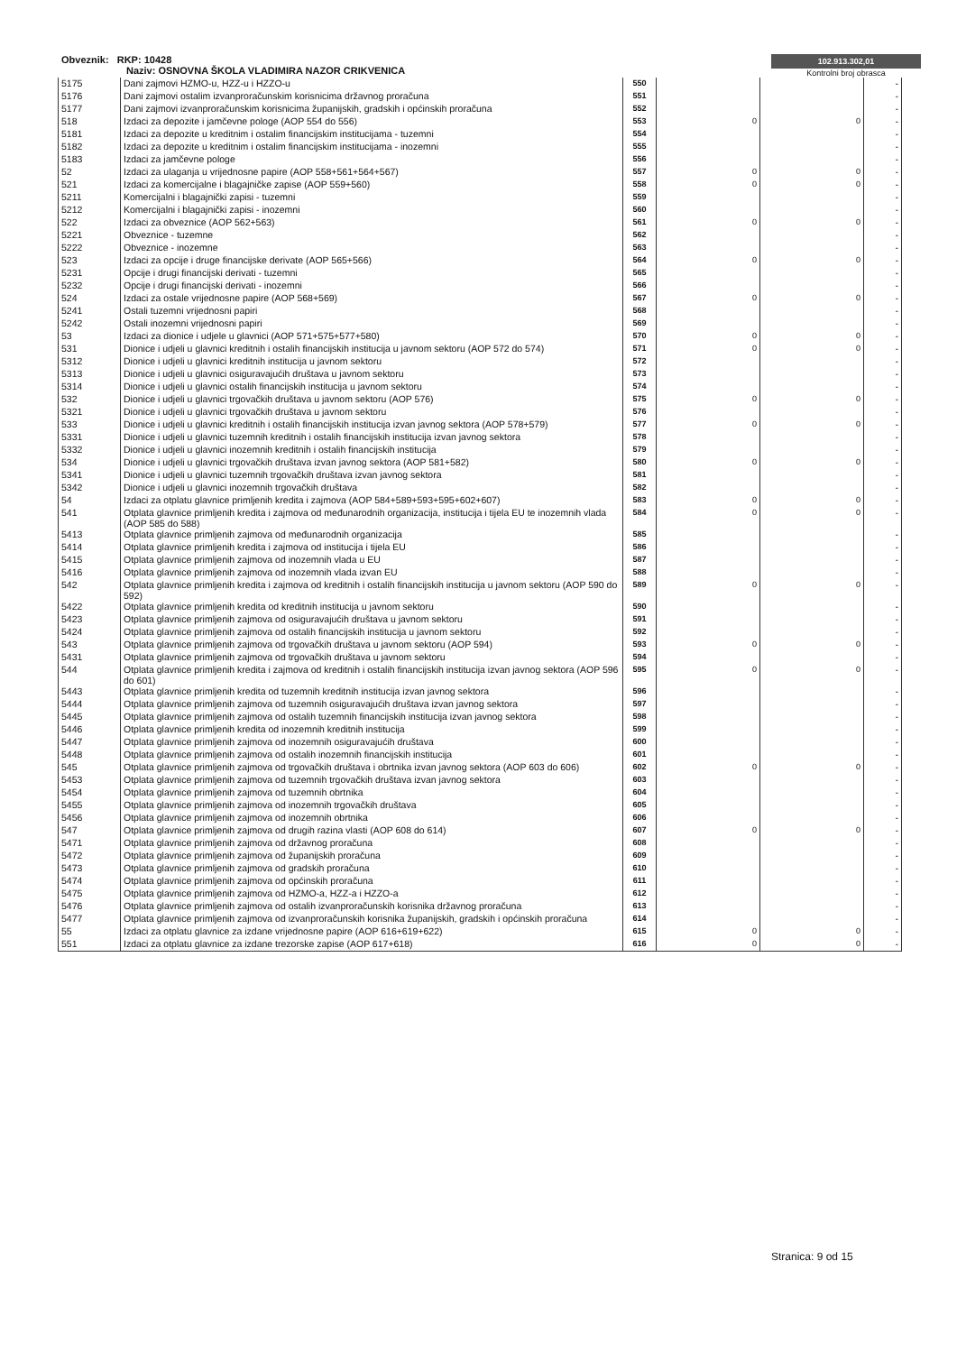Obveznik: RKP: 10428
Naziv: OSNOVNA ŠKOLA VLADIMIRA NAZOR CRIKVENICA
102.913.302,01
Kontrolni broj obrasca
| 5175 | Dani zajmovi HZMO-u, HZZ-u i HZZO-u | 550 | | | - |
| 5176 | Dani zajmovi ostalim izvanproračunskim korisnicima državnog proračuna | 551 | | | - |
| 5177 | Dani zajmovi izvanproračunskim korisnicima županijskih, gradskih i općinskih proračuna | 552 | | | - |
| 518 | Izdaci za depozite i jamčevne pologe (AOP 554 do 556) | 553 | 0 | 0 | - |
| 5181 | Izdaci za depozite u kreditnim i ostalim financijskim institucijama - tuzemni | 554 | | | - |
| 5182 | Izdaci za depozite u kreditnim i ostalim financijskim institucijama - inozemni | 555 | | | - |
| 5183 | Izdaci za jamčevne pologe | 556 | | | - |
| 52 | Izdaci za ulaganja u vrijednosne papire (AOP 558+561+564+567) | 557 | 0 | 0 | - |
| 521 | Izdaci za komercijalne i blagajničke zapise (AOP 559+560) | 558 | 0 | 0 | - |
| 5211 | Komercijalni i blagajnički zapisi - tuzemni | 559 | | | - |
| 5212 | Komercijalni i blagajnički zapisi - inozemni | 560 | | | - |
| 522 | Izdaci za obveznice (AOP 562+563) | 561 | 0 | 0 | - |
| 5221 | Obveznice - tuzemne | 562 | | | - |
| 5222 | Obveznice - inozemne | 563 | | | - |
| 523 | Izdaci za opcije i druge financijske derivate (AOP 565+566) | 564 | 0 | 0 | - |
| 5231 | Opcije i drugi financijski derivati - tuzemni | 565 | | | - |
| 5232 | Opcije i drugi financijski derivati - inozemni | 566 | | | - |
| 524 | Izdaci za ostale vrijednosne papire (AOP 568+569) | 567 | 0 | 0 | - |
| 5241 | Ostali tuzemni vrijednosni papiri | 568 | | | - |
| 5242 | Ostali inozemni vrijednosni papiri | 569 | | | - |
| 53 | Izdaci za dionice i udjele u glavnici (AOP 571+575+577+580) | 570 | 0 | 0 | - |
| 531 | Dionice i udjeli u glavnici kreditnih i ostalih financijskih institucija u javnom sektoru (AOP 572 do 574) | 571 | 0 | 0 | - |
| 5312 | Dionice i udjeli u glavnici kreditnih institucija u javnom sektoru | 572 | | | - |
| 5313 | Dionice i udjeli u glavnici osiguravajućih društava u javnom sektoru | 573 | | | - |
| 5314 | Dionice i udjeli u glavnici ostalih financijskih institucija u javnom sektoru | 574 | | | - |
| 532 | Dionice i udjeli u glavnici trgovačkih društava u javnom sektoru (AOP 576) | 575 | 0 | 0 | - |
| 5321 | Dionice i udjeli u glavnici trgovačkih društava u javnom sektoru | 576 | | | - |
| 533 | Dionice i udjeli u glavnici kreditnih i ostalih financijskih institucija izvan javnog sektora (AOP 578+579) | 577 | 0 | 0 | - |
| 5331 | Dionice i udjeli u glavnici tuzemnih kreditnih i ostalih financijskih institucija izvan javnog sektora | 578 | | | - |
| 5332 | Dionice i udjeli u glavnici inozemnih kreditnih i ostalih financijskih institucija | 579 | | | - |
| 534 | Dionice i udjeli u glavnici trgovačkih društava izvan javnog sektora (AOP 581+582) | 580 | 0 | 0 | - |
| 5341 | Dionice i udjeli u glavnici tuzemnih trgovačkih društava izvan javnog sektora | 581 | | | - |
| 5342 | Dionice i udjeli u glavnici inozemnih trgovačkih društava | 582 | | | - |
| 54 | Izdaci za otplatu glavnice primljenih kredita i zajmova (AOP 584+589+593+595+602+607) | 583 | 0 | 0 | - |
| 541 | Otplata glavnice primljenih kredita i zajmova od međunarodnih organizacija, institucija i tijela EU te inozemnih vlada (AOP 585 do 588) | 584 | 0 | 0 | - |
| 5413 | Otplata glavnice primljenih zajmova od međunarodnih organizacija | 585 | | | - |
| 5414 | Otplata glavnice primljenih kredita i zajmova od institucija i tijela EU | 586 | | | - |
| 5415 | Otplata glavnice primljenih zajmova od inozemnih vlada u EU | 587 | | | - |
| 5416 | Otplata glavnice primljenih zajmova od inozemnih vlada izvan EU | 588 | | | - |
| 542 | Otplata glavnice primljenih kredita i zajmova od kreditnih i ostalih financijskih institucija u javnom sektoru (AOP 590 do 592) | 589 | 0 | 0 | - |
| 5422 | Otplata glavnice primljenih kredita od kreditnih institucija u javnom sektoru | 590 | | | - |
| 5423 | Otplata glavnice primljenih zajmova od osiguravajućih društava u javnom sektoru | 591 | | | - |
| 5424 | Otplata glavnice primljenih zajmova od ostalih financijskih institucija u javnom sektoru | 592 | | | - |
| 543 | Otplata glavnice primljenih zajmova od trgovačkih društava u javnom sektoru (AOP 594) | 593 | 0 | 0 | - |
| 5431 | Otplata glavnice primljenih zajmova od trgovačkih društava u javnom sektoru | 594 | | | - |
| 544 | Otplata glavnice primljenih kredita i zajmova od kreditnih i ostalih financijskih institucija izvan javnog sektora (AOP 596 do 601) | 595 | 0 | 0 | - |
| 5443 | Otplata glavnice primljenih kredita od tuzemnih kreditnih institucija izvan javnog sektora | 596 | | | - |
| 5444 | Otplata glavnice primljenih zajmova od tuzemnih osiguravajućih društava izvan javnog sektora | 597 | | | - |
| 5445 | Otplata glavnice primljenih zajmova od ostalih tuzemnih financijskih institucija izvan javnog sektora | 598 | | | - |
| 5446 | Otplata glavnice primljenih kredita od inozemnih kreditnih institucija | 599 | | | - |
| 5447 | Otplata glavnice primljenih zajmova od inozemnih osiguravajućih društava | 600 | | | - |
| 5448 | Otplata glavnice primljenih zajmova od ostalih inozemnih financijskih institucija | 601 | | | - |
| 545 | Otplata glavnice primljenih zajmova od trgovačkih društava i obrtnika izvan javnog sektora (AOP 603 do 606) | 602 | 0 | 0 | - |
| 5453 | Otplata glavnice primljenih zajmova od tuzemnih trgovačkih društava izvan javnog sektora | 603 | | | - |
| 5454 | Otplata glavnice primljenih zajmova od tuzemnih obrtnika | 604 | | | - |
| 5455 | Otplata glavnice primljenih zajmova od inozemnih trgovačkih društava | 605 | | | - |
| 5456 | Otplata glavnice primljenih zajmova od inozemnih obrtnika | 606 | | | - |
| 547 | Otplata glavnice primljenih zajmova od drugih razina vlasti (AOP 608 do 614) | 607 | 0 | 0 | - |
| 5471 | Otplata glavnice primljenih zajmova od državnog proračuna | 608 | | | - |
| 5472 | Otplata glavnice primljenih zajmova od županijskih proračuna | 609 | | | - |
| 5473 | Otplata glavnice primljenih zajmova od gradskih proračuna | 610 | | | - |
| 5474 | Otplata glavnice primljenih zajmova od općinskih proračuna | 611 | | | - |
| 5475 | Otplata glavnice primljenih zajmova od HZMO-a, HZZ-a i HZZO-a | 612 | | | - |
| 5476 | Otplata glavnice primljenih zajmova od ostalih izvanproračunskih korisnika državnog proračuna | 613 | | | - |
| 5477 | Otplata glavnice primljenih zajmova od izvanproračunskih korisnika županijskih, gradskih i općinskih proračuna | 614 | | | - |
| 55 | Izdaci za otplatu glavnice za izdane vrijednosne papire (AOP 616+619+622) | 615 | 0 | 0 | - |
| 551 | Izdaci za otplatu glavnice za izdane trezorske zapise (AOP 617+618) | 616 | 0 | 0 | - |
Stranica: 9 od 15